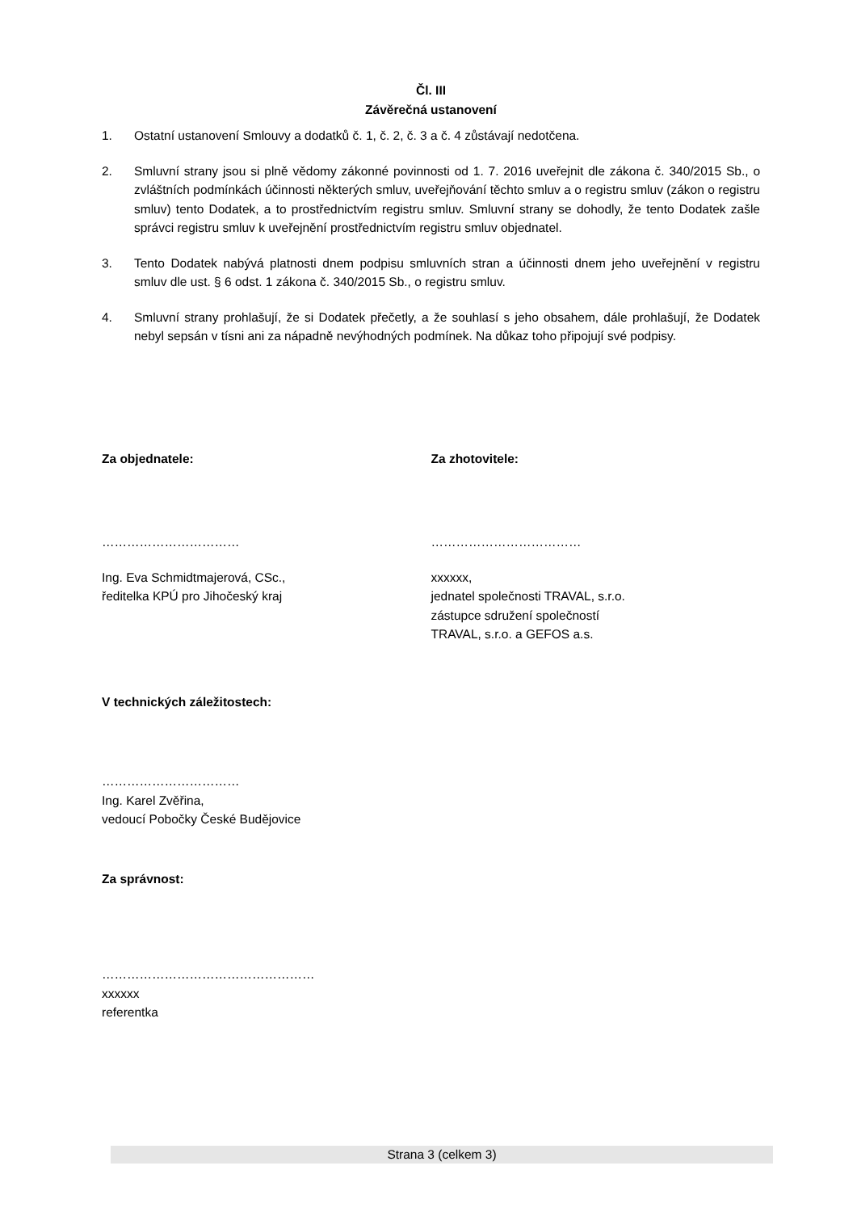Čl. III
Závěrečná ustanovení
1. Ostatní ustanovení Smlouvy a dodatků č. 1, č. 2, č. 3 a č. 4 zůstávají nedotčena.
2. Smluvní strany jsou si plně vědomy zákonné povinnosti od 1. 7. 2016 uveřejnit dle zákona č. 340/2015 Sb., o zvláštních podmínkách účinnosti některých smluv, uveřejňování těchto smluv a o registru smluv (zákon o registru smluv) tento Dodatek, a to prostřednictvím registru smluv. Smluvní strany se dohodly, že tento Dodatek zašle správci registru smluv k uveřejnění prostřednictvím registru smluv objednatel.
3. Tento Dodatek nabývá platnosti dnem podpisu smluvních stran a účinnosti dnem jeho uveřejnění v registru smluv dle ust. § 6 odst. 1 zákona č. 340/2015 Sb., o registru smluv.
4. Smluvní strany prohlašují, že si Dodatek přečetly, a že souhlasí s jeho obsahem, dále prohlašují, že Dodatek nebyl sepsán v tísni ani za nápadně nevýhodných podmínek. Na důkaz toho připojují své podpisy.
Za objednatele:
……………………………
Ing. Eva Schmidtmajerová, CSc.,
ředitelka KPÚ pro Jihočeský kraj
Za zhotovitele:
………………………………
xxxxxx,
jednatel společnosti TRAVAL, s.r.o.
zástupce sdružení společností
TRAVAL, s.r.o. a GEFOS a.s.
V technických záležitostech:
……………………………
Ing. Karel Zvěřina,
vedoucí Pobočky České Budějovice
Za správnost:
……………………………………………
xxxxxx
referentka
Strana 3 (celkem 3)